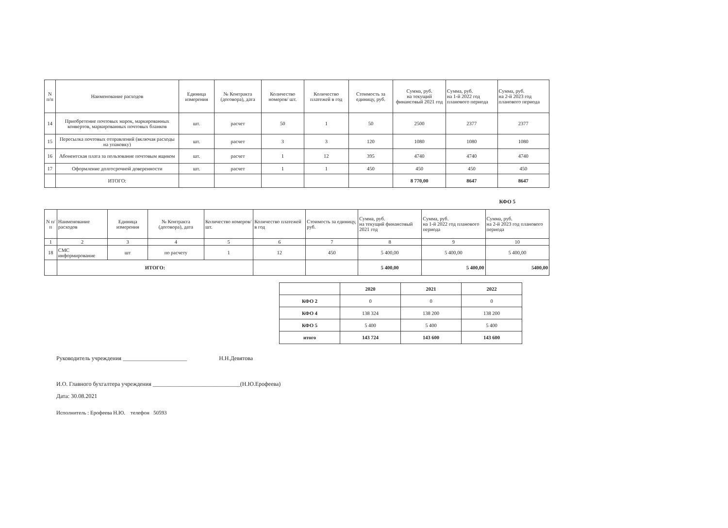| N п/п | Наименование расходов | Единица измерения | № Контракта (договора), дата | Количество номеров/ шт. | Количество платежей в год | Стоимость за единицу, руб. | Сумма, руб. на текущий финансовый 2021 год | Сумма, руб. на 1-й 2022 год планового периода | Сумма, руб. на 2-й 2023 год планового периода |
| --- | --- | --- | --- | --- | --- | --- | --- | --- | --- |
| 14 | Приобретение почтовых марок, маркированных конвертов, маркированных почтовых бланков | шт. | расчет | 50 | 1 | 50 | 2500 | 2377 | 2377 |
| 15 | Пересылка почтовых отправлений (включая расходы на упаковку) | шт. | расчет | 3 | 3 | 120 | 1080 | 1080 | 1080 |
| 16 | Абонентская плата за пользование почтовым ящиком | шт. | расчет | 1 | 12 | 395 | 4740 | 4740 | 4740 |
| 17 | Оформление долгосрочной доверенности | шт. | расчет | 1 | 1 | 450 | 450 | 450 | 450 |
| | ИТОГО: | | | | | | 8 770,00 | 8647 | 8647 |
КФО 5
| N п/п | Наименование расходов | Единица измерения | № Контракта (договора), дата | Количество номеров/ шт. | Количество платежей в год | Стоимость за единицу, руб. | Сумма, руб. на текущий финансовый 2021 год | Сумма, руб. на 1-й 2022 год планового периода | Сумма, руб. на 2-й 2023 год планового периода |
| --- | --- | --- | --- | --- | --- | --- | --- | --- | --- |
| 1 | 2 | 3 | 4 | 5 | 6 | 7 | 8 | 9 | 10 |
| 18 | СМС информирование | шт | по расчету | 1 | 12 | 450 | 5 400,00 | 5 400,00 | 5 400,00 |
| | ИТОГО: | | | | | | 5 400,00 | 5 400,00 | 5400,00 |
| | 2020 | 2021 | 2022 |
| КФО 2 | 0 | 0 | 0 |
| КФО 4 | 138 324 | 138 200 | 138 200 |
| КФО 5 | 5 400 | 5 400 | 5 400 |
| итого | 143 724 | 143 600 | 143 600 |
Руководитель учреждения ______________________ Н.Н.Девятова
И.О. Главного бухгалтера учреждения ______________________________(Н.Ю.Ерофеева)
Дата: 30.08.2021
Исполнитель : Ерофеева Н.Ю. телефон 50593